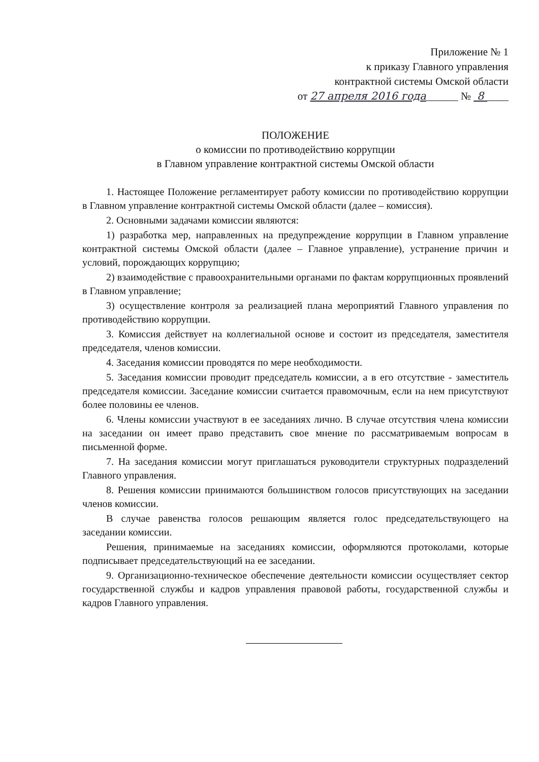Приложение № 1
к приказу Главного управления
контрактной системы Омской области
от 27 апреля 2016 года______ № 8 ____
ПОЛОЖЕНИЕ
о комиссии по противодействию коррупции
в Главном управление контрактной системы Омской области
1. Настоящее Положение регламентирует работу комиссии по противодействию коррупции в Главном управление контрактной системы Омской области (далее – комиссия).
2. Основными задачами комиссии являются:
1) разработка мер, направленных на предупреждение коррупции в Главном управление контрактной системы Омской области (далее – Главное управление), устранение причин и условий, порождающих коррупцию;
2) взаимодействие с правоохранительными органами по фактам коррупционных проявлений в Главном управление;
3) осуществление контроля за реализацией плана мероприятий Главного управления по противодействию коррупции.
3. Комиссия действует на коллегиальной основе и состоит из председателя, заместителя председателя, членов комиссии.
4. Заседания комиссии проводятся по мере необходимости.
5. Заседания комиссии проводит председатель комиссии, а в его отсутствие - заместитель председателя комиссии. Заседание комиссии считается правомочным, если на нем присутствуют более половины ее членов.
6. Члены комиссии участвуют в ее заседаниях лично. В случае отсутствия члена комиссии на заседании он имеет право представить свое мнение по рассматриваемым вопросам в письменной форме.
7. На заседания комиссии могут приглашаться руководители структурных подразделений Главного управления.
8. Решения комиссии принимаются большинством голосов присутствующих на заседании членов комиссии.
В случае равенства голосов решающим является голос председательствующего на заседании комиссии.
Решения, принимаемые на заседаниях комиссии, оформляются протоколами, которые подписывает председательствующий на ее заседании.
9. Организационно-техническое обеспечение деятельности комиссии осуществляет сектор государственной службы и кадров управления правовой работы, государственной службы и кадров Главного управления.